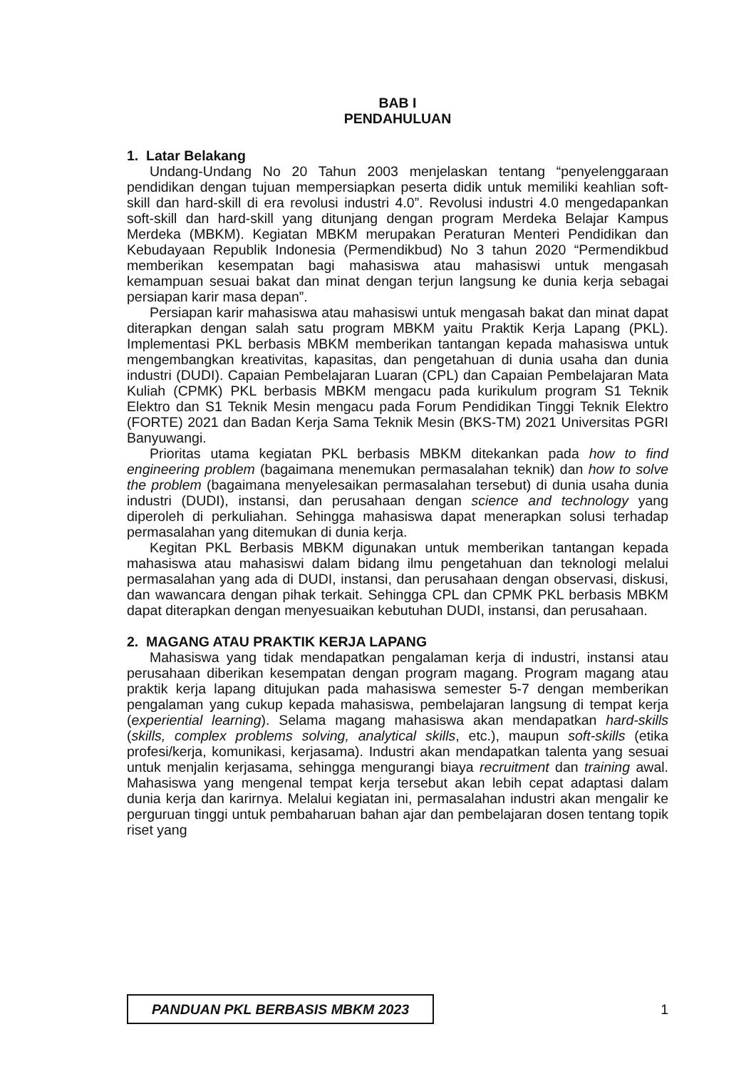BAB I
PENDAHULUAN
1. Latar Belakang
Undang-Undang No 20 Tahun 2003 menjelaskan tentang “penyelenggaraan pendidikan dengan tujuan mempersiapkan peserta didik untuk memiliki keahlian soft-skill dan hard-skill di era revolusi industri 4.0”. Revolusi industri 4.0 mengedapankan soft-skill dan hard-skill yang ditunjang dengan program Merdeka Belajar Kampus Merdeka (MBKM). Kegiatan MBKM merupakan Peraturan Menteri Pendidikan dan Kebudayaan Republik Indonesia (Permendikbud) No 3 tahun 2020 “Permendikbud memberikan kesempatan bagi mahasiswa atau mahasiswi untuk mengasah kemampuan sesuai bakat dan minat dengan terjun langsung ke dunia kerja sebagai persiapan karir masa depan”.
Persiapan karir mahasiswa atau mahasiswi untuk mengasah bakat dan minat dapat diterapkan dengan salah satu program MBKM yaitu Praktik Kerja Lapang (PKL). Implementasi PKL berbasis MBKM memberikan tantangan kepada mahasiswa untuk mengembangkan kreativitas, kapasitas, dan pengetahuan di dunia usaha dan dunia industri (DUDI). Capaian Pembelajaran Luaran (CPL) dan Capaian Pembelajaran Mata Kuliah (CPMK) PKL berbasis MBKM mengacu pada kurikulum program S1 Teknik Elektro dan S1 Teknik Mesin mengacu pada Forum Pendidikan Tinggi Teknik Elektro (FORTE) 2021 dan Badan Kerja Sama Teknik Mesin (BKS-TM) 2021 Universitas PGRI Banyuwangi.
Prioritas utama kegiatan PKL berbasis MBKM ditekankan pada how to find engineering problem (bagaimana menemukan permasalahan teknik) dan how to solve the problem (bagaimana menyelesaikan permasalahan tersebut) di dunia usaha dunia industri (DUDI), instansi, dan perusahaan dengan science and technology yang diperoleh di perkuliahan. Sehingga mahasiswa dapat menerapkan solusi terhadap permasalahan yang ditemukan di dunia kerja.
Kegitan PKL Berbasis MBKM digunakan untuk memberikan tantangan kepada mahasiswa atau mahasiswi dalam bidang ilmu pengetahuan dan teknologi melalui permasalahan yang ada di DUDI, instansi, dan perusahaan dengan observasi, diskusi, dan wawancara dengan pihak terkait. Sehingga CPL dan CPMK PKL berbasis MBKM dapat diterapkan dengan menyesuaikan kebutuhan DUDI, instansi, dan perusahaan.
2. MAGANG ATAU PRAKTIK KERJA LAPANG
Mahasiswa yang tidak mendapatkan pengalaman kerja di industri, instansi atau perusahaan diberikan kesempatan dengan program magang. Program magang atau praktik kerja lapang ditujukan pada mahasiswa semester 5-7 dengan memberikan pengalaman yang cukup kepada mahasiswa, pembelajaran langsung di tempat kerja (experiential learning). Selama magang mahasiswa akan mendapatkan hard-skills (skills, complex problems solving, analytical skills, etc.), maupun soft-skills (etika profesi/kerja, komunikasi, kerjasama). Industri akan mendapatkan talenta yang sesuai untuk menjalin kerjasama, sehingga mengurangi biaya recruitment dan training awal. Mahasiswa yang mengenal tempat kerja tersebut akan lebih cepat adaptasi dalam dunia kerja dan karirnya. Melalui kegiatan ini, permasalahan industri akan mengalir ke perguruan tinggi untuk pembaharuan bahan ajar dan pembelajaran dosen tentang topik riset yang
PANDUAN PKL BERBASIS MBKM 2023
1